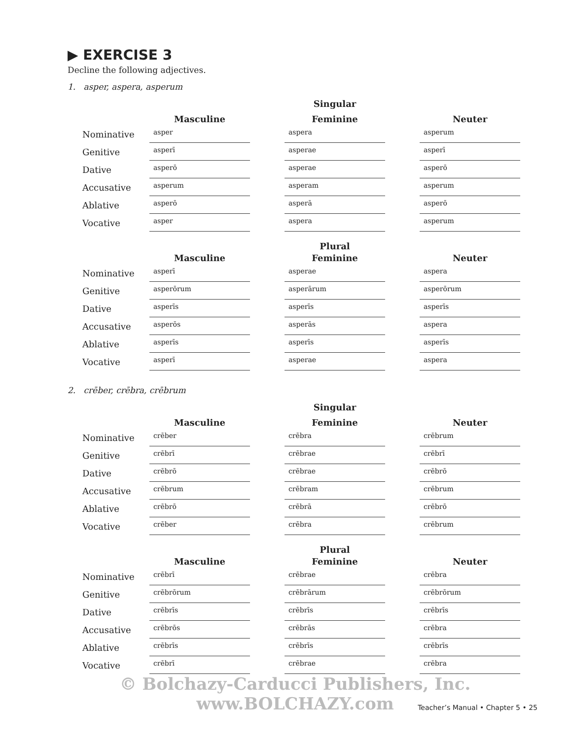▶ EXERCISE 3
Decline the following adjectives.
1. asper, aspera, asperum
| | | | Singular | | |
| | Masculine | | Feminine | | Neuter |
| Nominative | asper | | aspera | | asperum |
| Genitive | asperī | | asperae | | asperī |
| Dative | asperō | | asperae | | asperō |
| Accusative | asperum | | asperam | | asperum |
| Ablative | asperō | | asperā | | asperō |
| Vocative | asper | | aspera | | asperum |
| | | | Plural | | |
| | Masculine | | Feminine | | Neuter |
| Nominative | asperī | | asperae | | aspera |
| Genitive | asperōrum | | asperārum | | asperōrum |
| Dative | asperīs | | asperīs | | asperīs |
| Accusative | asperōs | | asperās | | aspera |
| Ablative | asperīs | | asperīs | | asperīs |
| Vocative | asperī | | asperae | | aspera |
2. crēber, crēbra, crēbrum
| | | | Singular | | |
| | Masculine | | Feminine | | Neuter |
| Nominative | crēber | | crēbra | | crēbrum |
| Genitive | crēbrī | | crēbrae | | crēbrī |
| Dative | crēbrō | | crēbrae | | crēbrō |
| Accusative | crēbrum | | crēbram | | crēbrum |
| Ablative | crēbrō | | crēbrā | | crēbrō |
| Vocative | crēber | | crēbra | | crēbrum |
| | | | Plural | | |
| | Masculine | | Feminine | | Neuter |
| Nominative | crēbrī | | crēbrae | | crēbra |
| Genitive | crēbrōrum | | crēbrārum | | crēbrōrum |
| Dative | crēbrīs | | crēbrīs | | crēbrīs |
| Accusative | crēbrōs | | crēbrās | | crēbra |
| Ablative | crēbrīs | | crēbrīs | | crēbrīs |
| Vocative | crēbrī | | crēbrae | | crēbra |
© Bolchazy-Carducci Publishers, Inc. www.BOLCHAZY.com
Teacher’s Manual • Chapter 5 • 25